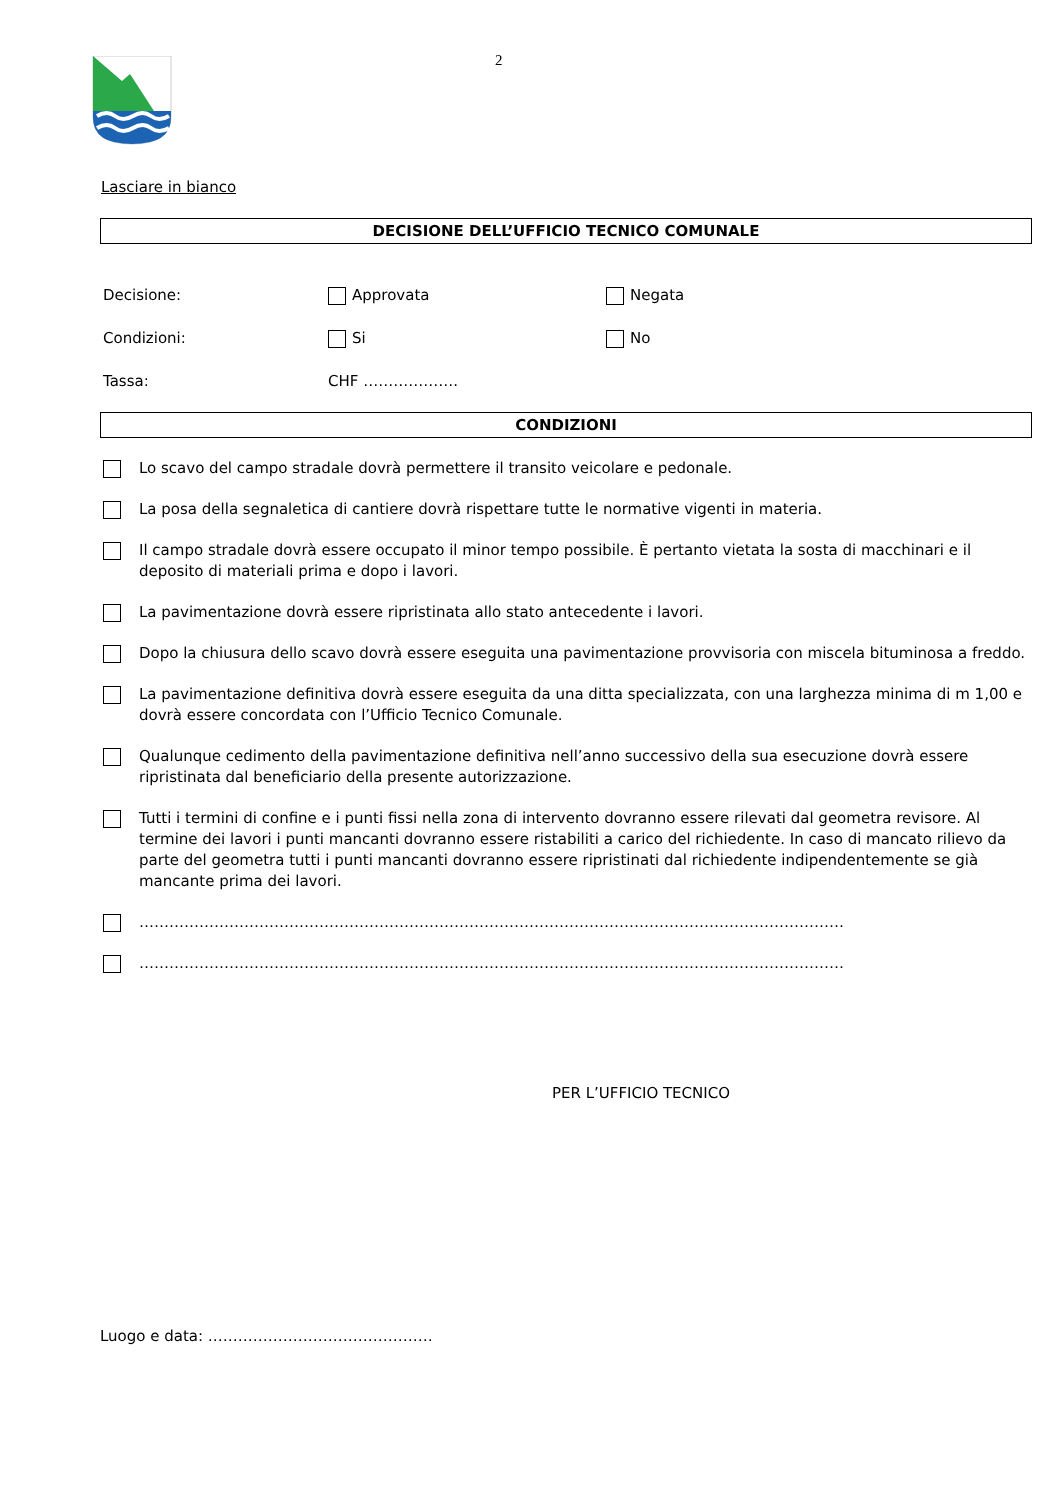2
Lasciare in bianco
DECISIONE DELL’UFFICIO TECNICO COMUNALE
Decisione: Approvata Negata
Condizioni: Si No
Tassa: CHF ……………….
CONDIZIONI
Lo scavo del campo stradale dovrà permettere il transito veicolare e pedonale.
La posa della segnaletica di cantiere dovrà rispettare tutte le normative vigenti in materia.
Il campo stradale dovrà essere occupato il minor tempo possibile. È pertanto vietata la sosta di macchinari e il deposito di materiali prima e dopo i lavori.
La pavimentazione dovrà essere ripristinata allo stato antecedente i lavori.
Dopo la chiusura dello scavo dovrà essere eseguita una pavimentazione provvisoria con miscela bituminosa a freddo.
La pavimentazione definitiva dovrà essere eseguita da una ditta specializzata, con una larghezza minima di m 1,00 e dovrà essere concordata con l’Ufficio Tecnico Comunale.
Qualunque cedimento della pavimentazione definitiva nell’anno successivo della sua esecuzione dovrà essere ripristinata dal beneficiario della presente autorizzazione.
Tutti i termini di confine e i punti fissi nella zona di intervento dovranno essere rilevati dal geometra revisore. Al termine dei lavori i punti mancanti dovranno essere ristabiliti a carico del richiedente. In caso di mancato rilievo da parte del geometra tutti i punti mancanti dovranno essere ripristinati dal richiedente indipendentemente se già mancante prima dei lavori.
……………………………………………………………………………………………………………………………
……………………………………………………………………………………………………………………………
PER L’UFFICIO TECNICO
Luogo e data: ………………………………………